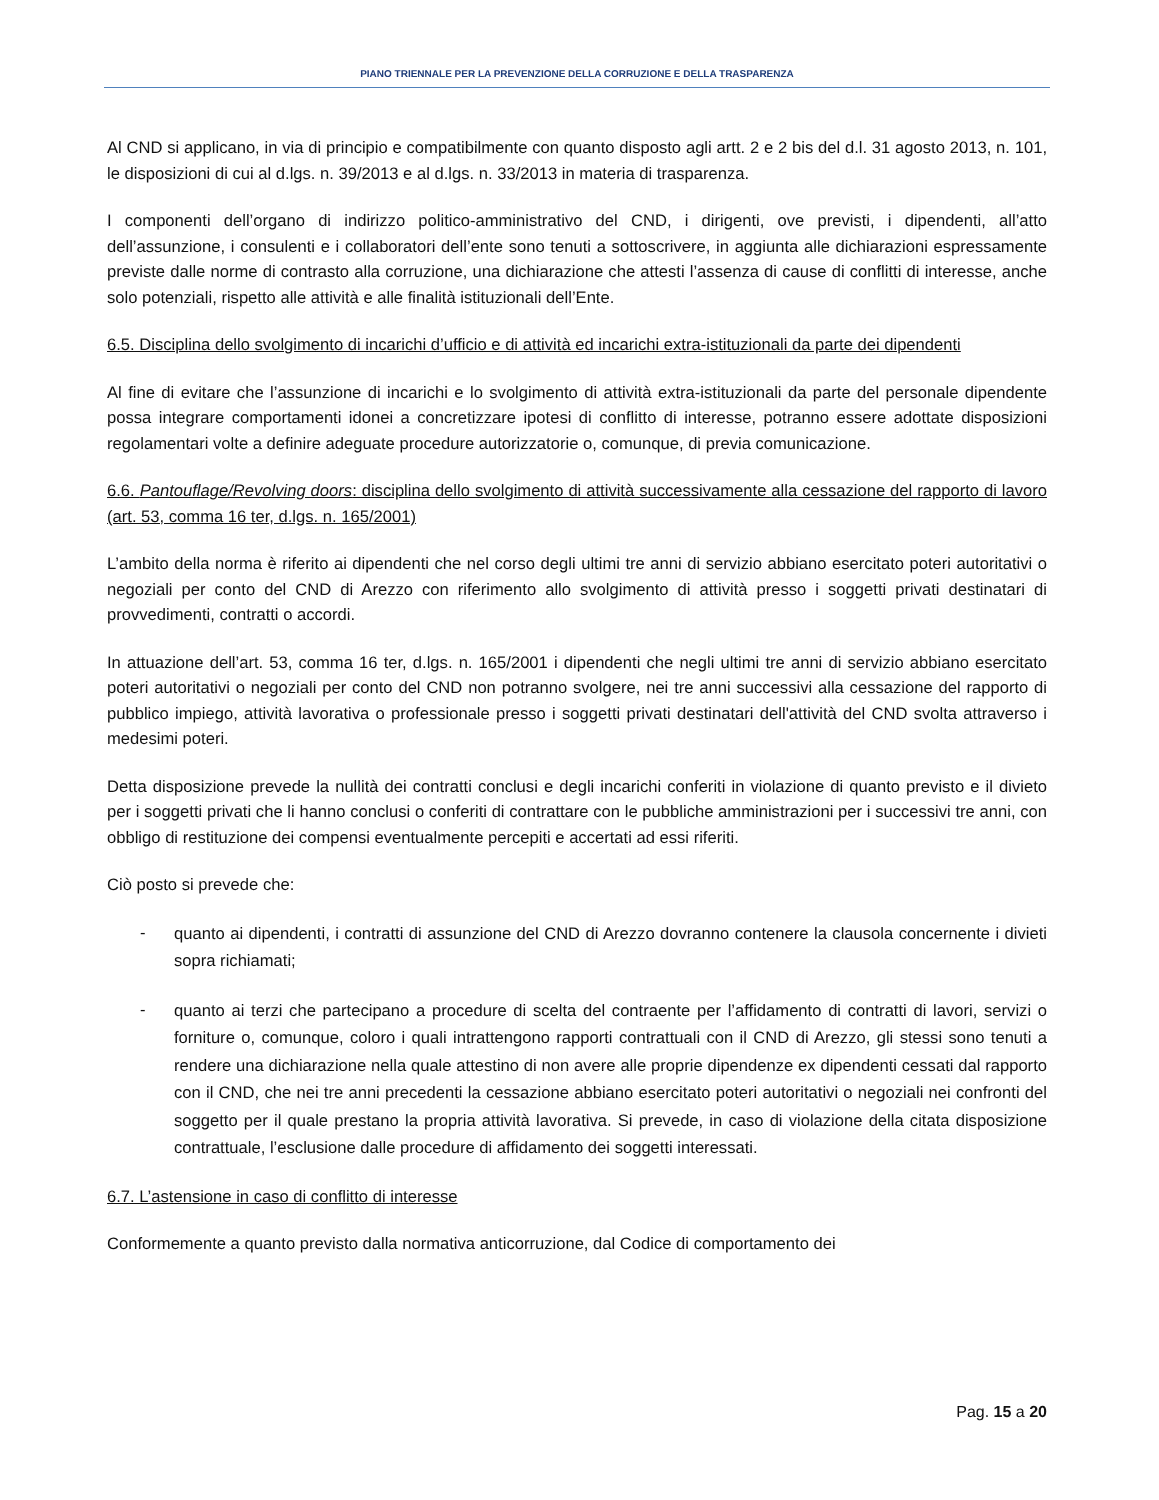PIANO TRIENNALE PER LA PREVENZIONE DELLA CORRUZIONE E DELLA TRASPARENZA
Al CND si applicano, in via di principio e compatibilmente con quanto disposto agli artt. 2 e 2 bis del d.l. 31 agosto 2013, n. 101, le disposizioni di cui al d.lgs. n. 39/2013 e al d.lgs. n. 33/2013 in materia di trasparenza.
I componenti dell’organo di indirizzo politico-amministrativo del CND, i dirigenti, ove previsti, i dipendenti, all’atto dell’assunzione, i consulenti e i collaboratori dell’ente sono tenuti a sottoscrivere, in aggiunta alle dichiarazioni espressamente previste dalle norme di contrasto alla corruzione, una dichiarazione che attesti l’assenza di cause di conflitti di interesse, anche solo potenziali, rispetto alle attività e alle finalità istituzionali dell’Ente.
6.5. Disciplina dello svolgimento di incarichi d’ufficio e di attività ed incarichi extra-istituzionali da parte dei dipendenti
Al fine di evitare che l’assunzione di incarichi e lo svolgimento di attività extra-istituzionali da parte del personale dipendente possa integrare comportamenti idonei a concretizzare ipotesi di conflitto di interesse, potranno essere adottate disposizioni regolamentari volte a definire adeguate procedure autorizzatorie o, comunque, di previa comunicazione.
6.6. Pantouflage/Revolving doors: disciplina dello svolgimento di attività successivamente alla cessazione del rapporto di lavoro (art. 53, comma 16 ter, d.lgs. n. 165/2001)
L’ambito della norma è riferito ai dipendenti che nel corso degli ultimi tre anni di servizio abbiano esercitato poteri autoritativi o negoziali per conto del CND di Arezzo con riferimento allo svolgimento di attività presso i soggetti privati destinatari di provvedimenti, contratti o accordi.
In attuazione dell’art. 53, comma 16 ter, d.lgs. n. 165/2001 i dipendenti che negli ultimi tre anni di servizio abbiano esercitato poteri autoritativi o negoziali per conto del CND non potranno svolgere, nei tre anni successivi alla cessazione del rapporto di pubblico impiego, attività lavorativa o professionale presso i soggetti privati destinatari dell'attività del CND svolta attraverso i medesimi poteri.
Detta disposizione prevede la nullità dei contratti conclusi e degli incarichi conferiti in violazione di quanto previsto e il divieto per i soggetti privati che li hanno conclusi o conferiti di contrattare con le pubbliche amministrazioni per i successivi tre anni, con obbligo di restituzione dei compensi eventualmente percepiti e accertati ad essi riferiti.
Ciò posto si prevede che:
-
quanto ai dipendenti, i contratti di assunzione del CND di Arezzo dovranno contenere la clausola concernente i divieti sopra richiamati;
-
quanto ai terzi che partecipano a procedure di scelta del contraente per l’affidamento di contratti di lavori, servizi o forniture o, comunque, coloro i quali intrattengono rapporti contrattuali con il CND di Arezzo, gli stessi sono tenuti a rendere una dichiarazione nella quale attestino di non avere alle proprie dipendenze ex dipendenti cessati dal rapporto con il CND, che nei tre anni precedenti la cessazione abbiano esercitato poteri autoritativi o negoziali nei confronti del soggetto per il quale prestano la propria attività lavorativa. Si prevede, in caso di violazione della citata disposizione contrattuale, l’esclusione dalle procedure di affidamento dei soggetti interessati.
6.7. L’astensione in caso di conflitto di interesse
Conformemente a quanto previsto dalla normativa anticorruzione, dal Codice di comportamento dei
Pag. 15 a 20